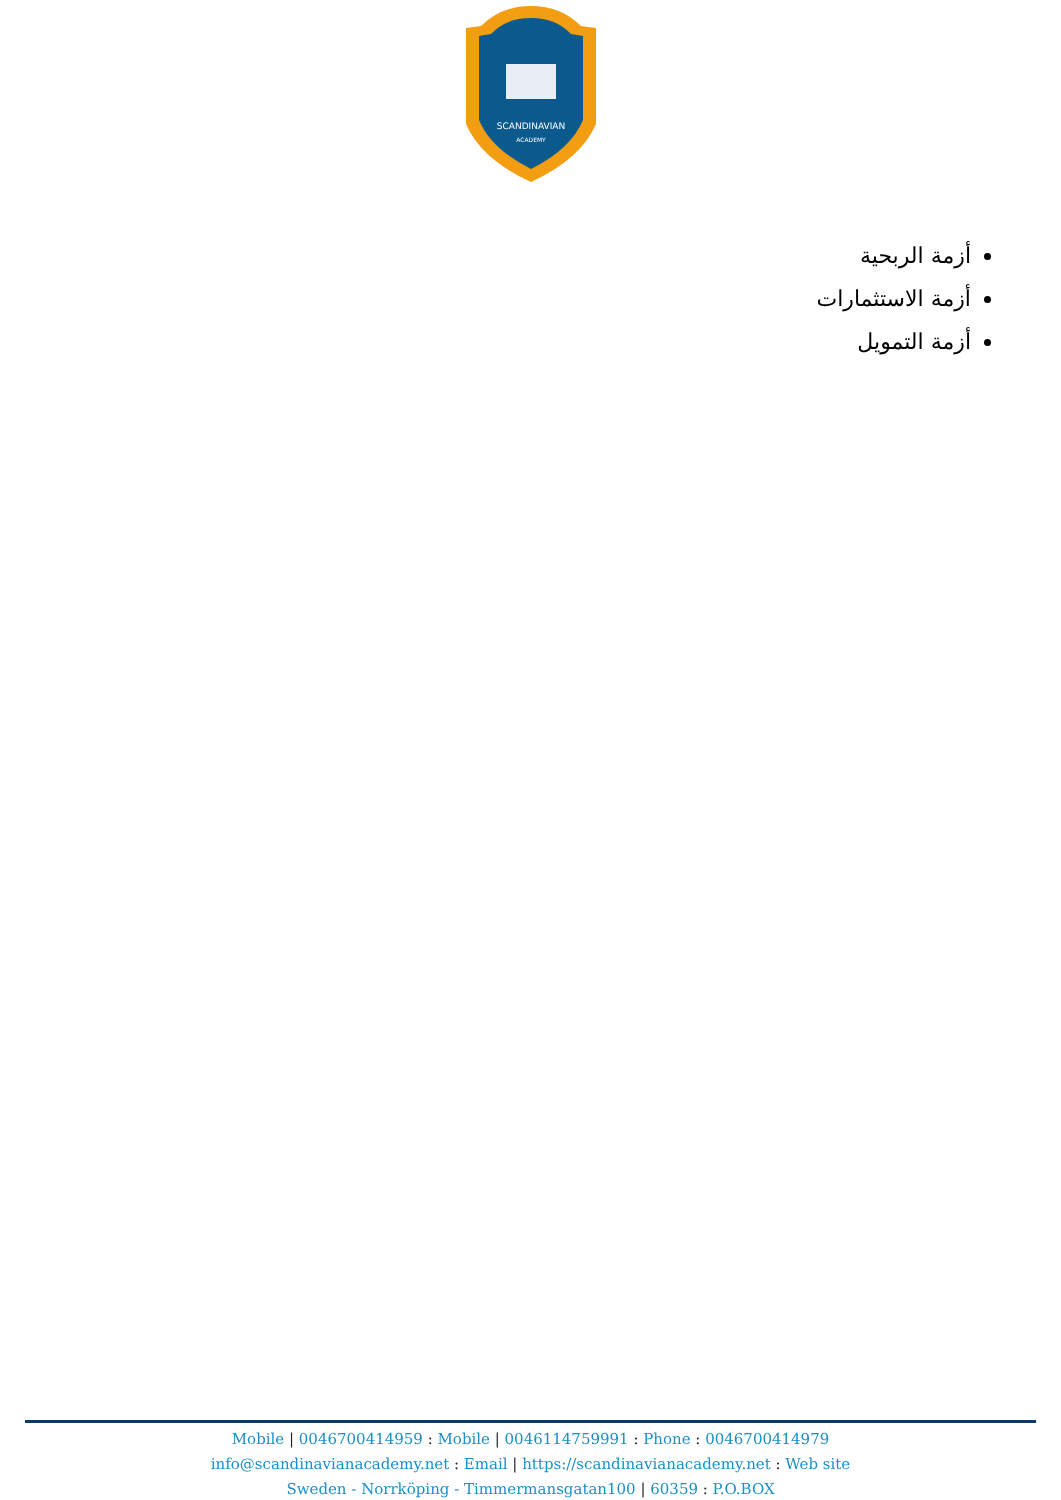SCANDINAVIAN
ACADEMY
أزمة الربحية
أزمة الاستثمارات
أزمة التمويل
Mobile | 0046700414959 : Mobile | 0046114759991 : Phone : 0046700414979
info@scandinavianacademy.net : Email | https://scandinavianacademy.net : Web site
Sweden - Norrköping - Timmermansgatan100 | 60359 : P.O.BOX